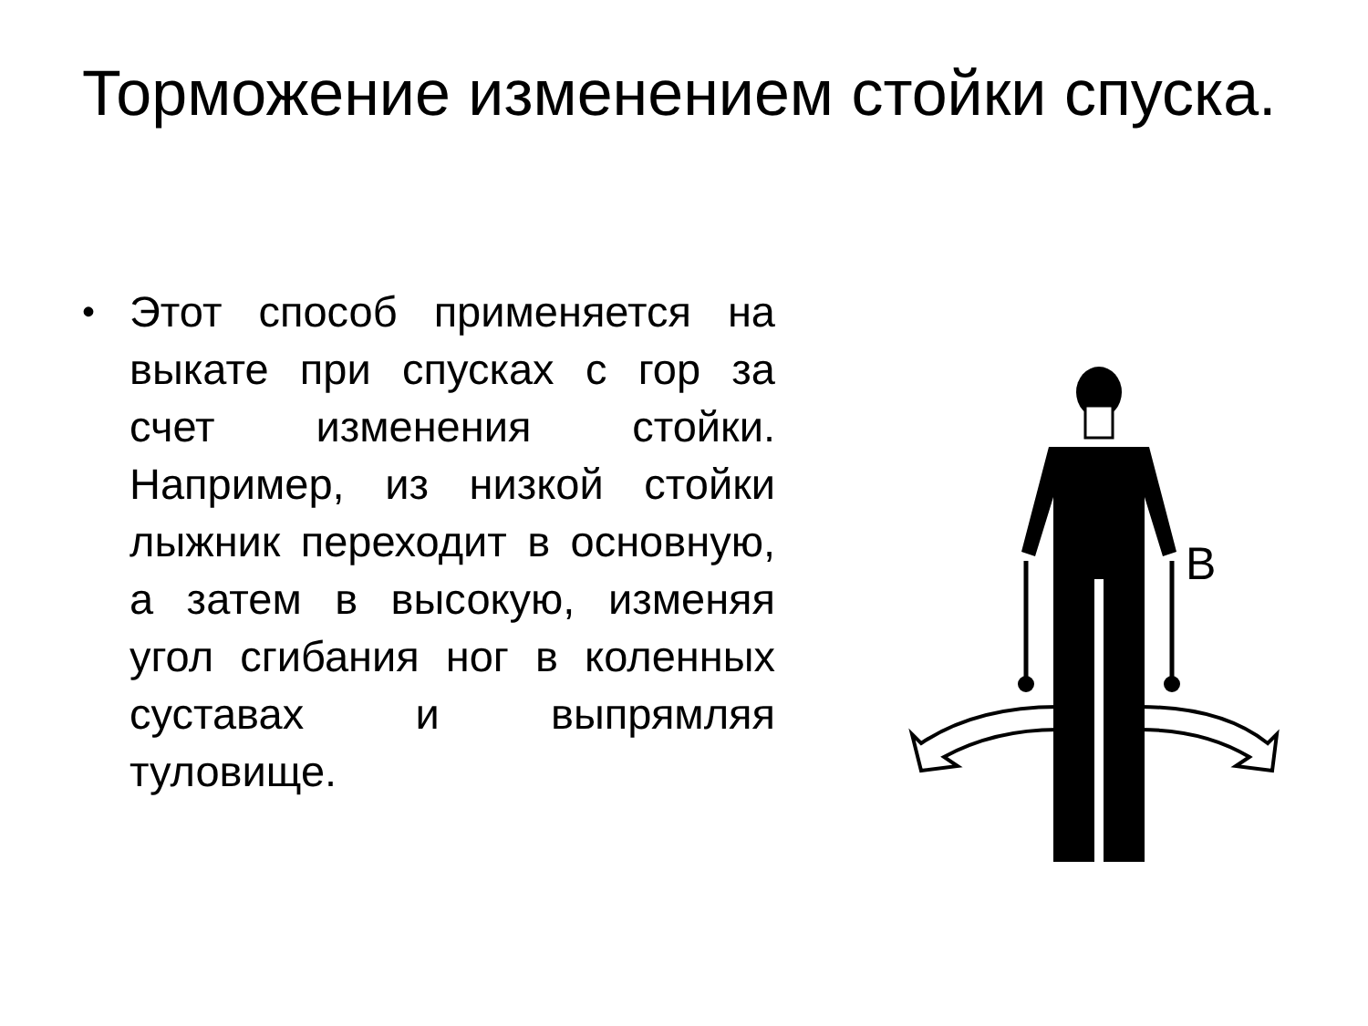Торможение изменением стойки спуска.
•
Этот способ применяется на выкате при спусках с гор за счет изменения стойки. Например, из низкой стойки лыжник переходит в основную, а затем в высокую, изменяя угол сгибания ног в коленных суставах и выпрямляя туловище.
B